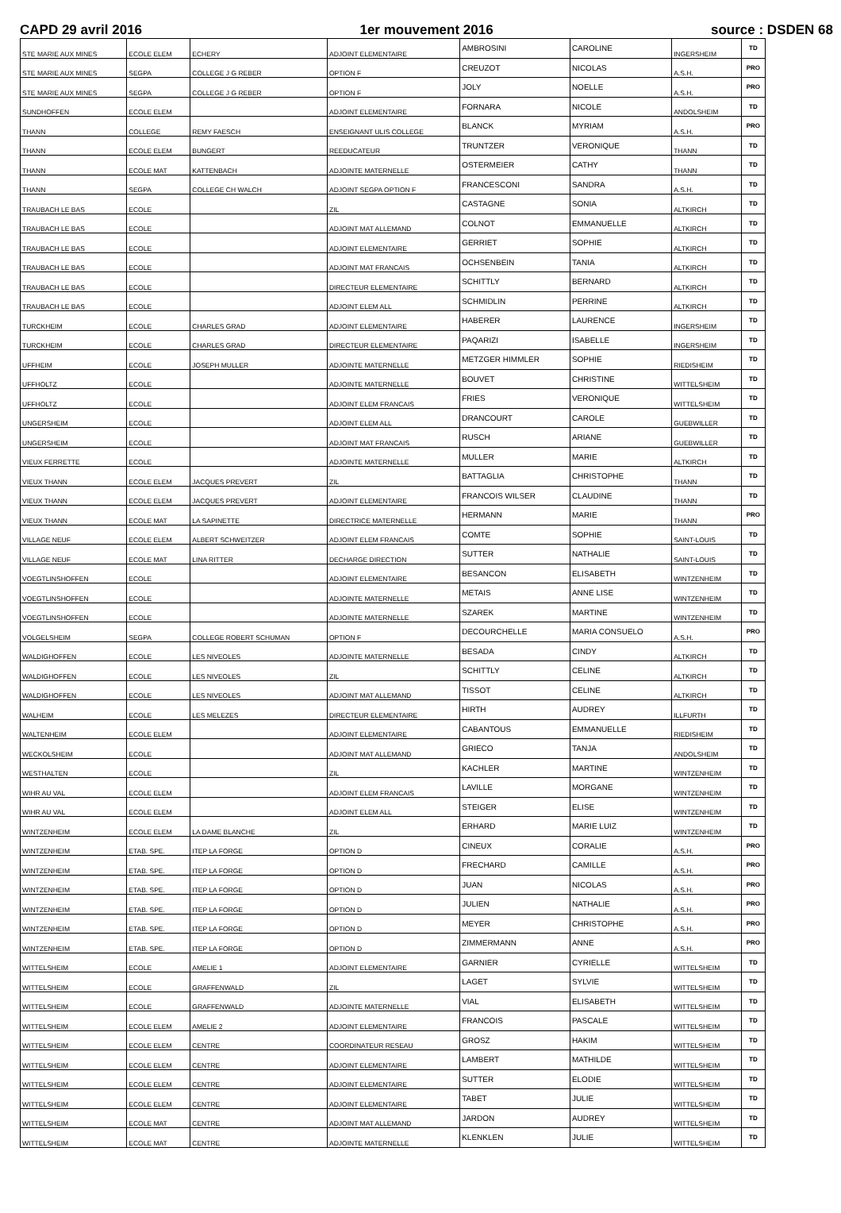CAPD 29 avril 2016 1er mouvement 2016 source : DSDEN 68
| STE MARIE AUX MINES | ECOLE ELEM | ECHERY | ADJOINT ELEMENTAIRE | AMBROSINI | CAROLINE | INGERSHEIM | TD |
| STE MARIE AUX MINES | SEGPA | COLLEGE J G REBER | OPTION F | CREUZOT | NICOLAS | A.S.H. | PRO |
| STE MARIE AUX MINES | SEGPA | COLLEGE J G REBER | OPTION F | JOLY | NOELLE | A.S.H. | PRO |
| SUNDHOFFEN | ECOLE ELEM | | ADJOINT ELEMENTAIRE | FORNARA | NICOLE | ANDOLSHEIM | TD |
| THANN | COLLEGE | REMY FAESCH | ENSEIGNANT ULIS COLLEGE | BLANCK | MYRIAM | A.S.H. | PRO |
| THANN | ECOLE ELEM | BUNGERT | REEDUCATEUR | TRUNTZER | VERONIQUE | THANN | TD |
| THANN | ECOLE MAT | KATTENBACH | ADJOINTE MATERNELLE | OSTERMEIER | CATHY | THANN | TD |
| THANN | SEGPA | COLLEGE CH WALCH | ADJOINT SEGPA OPTION F | FRANCESCONI | SANDRA | A.S.H. | TD |
| TRAUBACH LE BAS | ECOLE | | ZIL | CASTAGNE | SONIA | ALTKIRCH | TD |
| TRAUBACH LE BAS | ECOLE | | ADJOINT MAT ALLEMAND | COLNOT | EMMANUELLE | ALTKIRCH | TD |
| TRAUBACH LE BAS | ECOLE | | ADJOINT ELEMENTAIRE | GERRIET | SOPHIE | ALTKIRCH | TD |
| TRAUBACH LE BAS | ECOLE | | ADJOINT MAT FRANCAIS | OCHSENBEIN | TANIA | ALTKIRCH | TD |
| TRAUBACH LE BAS | ECOLE | | DIRECTEUR ELEMENTAIRE | SCHITTLY | BERNARD | ALTKIRCH | TD |
| TRAUBACH LE BAS | ECOLE | | ADJOINT ELEM ALL | SCHMIDLIN | PERRINE | ALTKIRCH | TD |
| TURCKHEIM | ECOLE | CHARLES GRAD | ADJOINT ELEMENTAIRE | HABERER | LAURENCE | INGERSHEIM | TD |
| TURCKHEIM | ECOLE | CHARLES GRAD | DIRECTEUR ELEMENTAIRE | PAQARIZI | ISABELLE | INGERSHEIM | TD |
| UFFHEIM | ECOLE | JOSEPH MULLER | ADJOINTE MATERNELLE | METZGER HIMMLER | SOPHIE | RIEDISHEIM | TD |
| UFFHOLTZ | ECOLE | | ADJOINTE MATERNELLE | BOUVET | CHRISTINE | WITTELSHEIM | TD |
| UFFHOLTZ | ECOLE | | ADJOINT ELEM FRANCAIS | FRIES | VERONIQUE | WITTELSHEIM | TD |
| UNGERSHEIM | ECOLE | | ADJOINT ELEM ALL | DRANCOURT | CAROLE | GUEBWILLER | TD |
| UNGERSHEIM | ECOLE | | ADJOINT MAT FRANCAIS | RUSCH | ARIANE | GUEBWILLER | TD |
| VIEUX FERRETTE | ECOLE | | ADJOINTE MATERNELLE | MULLER | MARIE | ALTKIRCH | TD |
| VIEUX THANN | ECOLE ELEM | JACQUES PREVERT | ZIL | BATTAGLIA | CHRISTOPHE | THANN | TD |
| VIEUX THANN | ECOLE ELEM | JACQUES PREVERT | ADJOINT ELEMENTAIRE | FRANCOIS WILSER | CLAUDINE | THANN | TD |
| VIEUX THANN | ECOLE MAT | LA SAPINETTE | DIRECTRICE MATERNELLE | HERMANN | MARIE | THANN | PRO |
| VILLAGE NEUF | ECOLE ELEM | ALBERT SCHWEITZER | ADJOINT ELEM FRANCAIS | COMTE | SOPHIE | SAINT-LOUIS | TD |
| VILLAGE NEUF | ECOLE MAT | LINA RITTER | DECHARGE DIRECTION | SUTTER | NATHALIE | SAINT-LOUIS | TD |
| VOEGTLINSHOFFEN | ECOLE | | ADJOINT ELEMENTAIRE | BESANCON | ELISABETH | WINTZENHEIM | TD |
| VOEGTLINSHOFFEN | ECOLE | | ADJOINTE MATERNELLE | METAIS | ANNE LISE | WINTZENHEIM | TD |
| VOEGTLINSHOFFEN | ECOLE | | ADJOINTE MATERNELLE | SZAREK | MARTINE | WINTZENHEIM | TD |
| VOLGELSHEIM | SEGPA | COLLEGE ROBERT SCHUMAN | OPTION F | DECOURCHELLE | MARIA CONSUELO | A.S.H. | PRO |
| WALDIGHOFFEN | ECOLE | LES NIVEOLES | ADJOINTE MATERNELLE | BESADA | CINDY | ALTKIRCH | TD |
| WALDIGHOFFEN | ECOLE | LES NIVEOLES | ZIL | SCHITTLY | CELINE | ALTKIRCH | TD |
| WALDIGHOFFEN | ECOLE | LES NIVEOLES | ADJOINT MAT ALLEMAND | TISSOT | CELINE | ALTKIRCH | TD |
| WALHEIM | ECOLE | LES MELEZES | DIRECTEUR ELEMENTAIRE | HIRTH | AUDREY | ILLFURTH | TD |
| WALTENHEIM | ECOLE ELEM | | ADJOINT ELEMENTAIRE | CABANTOUS | EMMANUELLE | RIEDISHEIM | TD |
| WECKOLSHEIM | ECOLE | | ADJOINT MAT ALLEMAND | GRIECO | TANJA | ANDOLSHEIM | TD |
| WESTHALTEN | ECOLE | | ZIL | KACHLER | MARTINE | WINTZENHEIM | TD |
| WIHR AU VAL | ECOLE ELEM | | ADJOINT ELEM FRANCAIS | LAVILLE | MORGANE | WINTZENHEIM | TD |
| WIHR AU VAL | ECOLE ELEM | | ADJOINT ELEM ALL | STEIGER | ELISE | WINTZENHEIM | TD |
| WINTZENHEIM | ECOLE ELEM | LA DAME BLANCHE | ZIL | ERHARD | MARIE LUIZ | WINTZENHEIM | TD |
| WINTZENHEIM | ETAB. SPE. | ITEP LA FORGE | OPTION D | CINEUX | CORALIE | A.S.H. | PRO |
| WINTZENHEIM | ETAB. SPE. | ITEP LA FORGE | OPTION D | FRECHARD | CAMILLE | A.S.H. | PRO |
| WINTZENHEIM | ETAB. SPE. | ITEP LA FORGE | OPTION D | JUAN | NICOLAS | A.S.H. | PRO |
| WINTZENHEIM | ETAB. SPE. | ITEP LA FORGE | OPTION D | JULIEN | NATHALIE | A.S.H. | PRO |
| WINTZENHEIM | ETAB. SPE. | ITEP LA FORGE | OPTION D | MEYER | CHRISTOPHE | A.S.H. | PRO |
| WINTZENHEIM | ETAB. SPE. | ITEP LA FORGE | OPTION D | ZIMMERMANN | ANNE | A.S.H. | PRO |
| WITTELSHEIM | ECOLE | AMELIE 1 | ADJOINT ELEMENTAIRE | GARNIER | CYRIELLE | WITTELSHEIM | TD |
| WITTELSHEIM | ECOLE | GRAFFENWALD | ZIL | LAGET | SYLVIE | WITTELSHEIM | TD |
| WITTELSHEIM | ECOLE | GRAFFENWALD | ADJOINTE MATERNELLE | VIAL | ELISABETH | WITTELSHEIM | TD |
| WITTELSHEIM | ECOLE ELEM | AMELIE 2 | ADJOINT ELEMENTAIRE | FRANCOIS | PASCALE | WITTELSHEIM | TD |
| WITTELSHEIM | ECOLE ELEM | CENTRE | COORDINATEUR RESEAU | GROSZ | HAKIM | WITTELSHEIM | TD |
| WITTELSHEIM | ECOLE ELEM | CENTRE | ADJOINT ELEMENTAIRE | LAMBERT | MATHILDE | WITTELSHEIM | TD |
| WITTELSHEIM | ECOLE ELEM | CENTRE | ADJOINT ELEMENTAIRE | SUTTER | ELODIE | WITTELSHEIM | TD |
| WITTELSHEIM | ECOLE ELEM | CENTRE | ADJOINT ELEMENTAIRE | TABET | JULIE | WITTELSHEIM | TD |
| WITTELSHEIM | ECOLE MAT | CENTRE | ADJOINT MAT ALLEMAND | JARDON | AUDREY | WITTELSHEIM | TD |
| WITTELSHEIM | ECOLE MAT | CENTRE | ADJOINTE MATERNELLE | KLENKLEN | JULIE | WITTELSHEIM | TD |